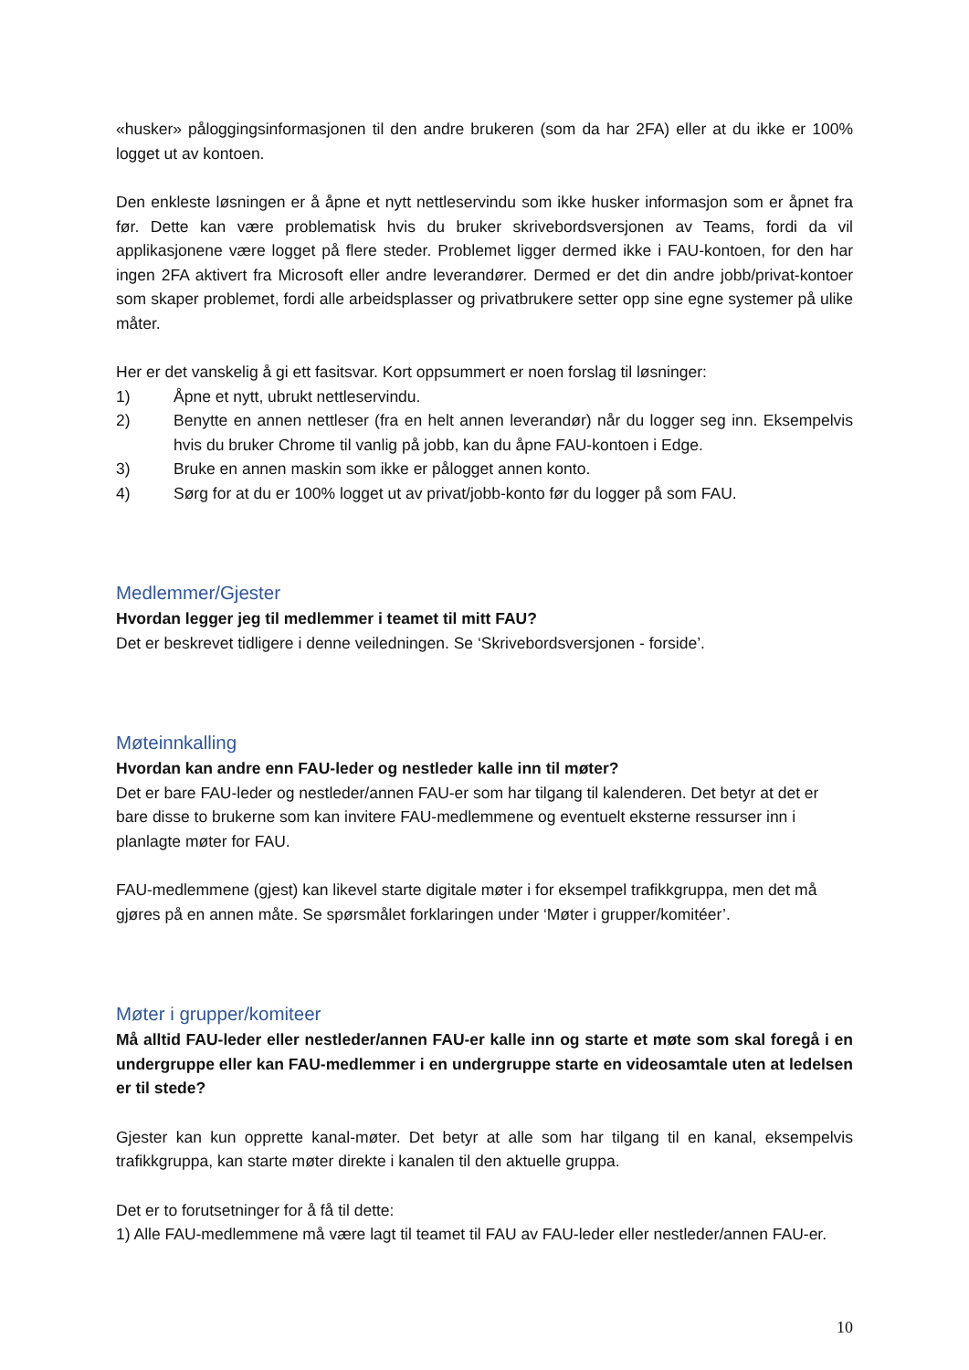«husker» påloggingsinformasjonen til den andre brukeren (som da har 2FA) eller at du ikke er 100% logget ut av kontoen.
Den enkleste løsningen er å åpne et nytt nettleservindu som ikke husker informasjon som er åpnet fra før. Dette kan være problematisk hvis du bruker skrivebordsversjonen av Teams, fordi da vil applikasjonene være logget på flere steder. Problemet ligger dermed ikke i FAU-kontoen, for den har ingen 2FA aktivert fra Microsoft eller andre leverandører. Dermed er det din andre jobb/privat-kontoer som skaper problemet, fordi alle arbeidsplasser og privatbrukere setter opp sine egne systemer på ulike måter.
Her er det vanskelig å gi ett fasitsvar. Kort oppsummert er noen forslag til løsninger:
1) Åpne et nytt, ubrukt nettleservindu.
2) Benytte en annen nettleser (fra en helt annen leverandør) når du logger seg inn. Eksempelvis hvis du bruker Chrome til vanlig på jobb, kan du åpne FAU-kontoen i Edge.
3) Bruke en annen maskin som ikke er pålogget annen konto.
4) Sørg for at du er 100% logget ut av privat/jobb-konto før du logger på som FAU.
Medlemmer/Gjester
Hvordan legger jeg til medlemmer i teamet til mitt FAU?
Det er beskrevet tidligere i denne veiledningen. Se ‘Skrivebordsversjonen - forside’.
Møteinnkalling
Hvordan kan andre enn FAU-leder og nestleder kalle inn til møter?
Det er bare FAU-leder og nestleder/annen FAU-er som har tilgang til kalenderen. Det betyr at det er bare disse to brukerne som kan invitere FAU-medlemmene og eventuelt eksterne ressurser inn i planlagte møter for FAU.
FAU-medlemmene (gjest) kan likevel starte digitale møter i for eksempel trafikkgruppa, men det må gjøres på en annen måte. Se spørsmålet forklaringen under ‘Møter i grupper/komitéer’.
Møter i grupper/komiteer
Må alltid FAU-leder eller nestleder/annen FAU-er kalle inn og starte et møte som skal foregå i en undergruppe eller kan FAU-medlemmer i en undergruppe starte en videosamtale uten at ledelsen er til stede?
Gjester kan kun opprette kanal-møter. Det betyr at alle som har tilgang til en kanal, eksempelvis trafikkgruppa, kan starte møter direkte i kanalen til den aktuelle gruppa.
Det er to forutsetninger for å få til dette:
1) Alle FAU-medlemmene må være lagt til teamet til FAU av FAU-leder eller nestleder/annen FAU-er.
10